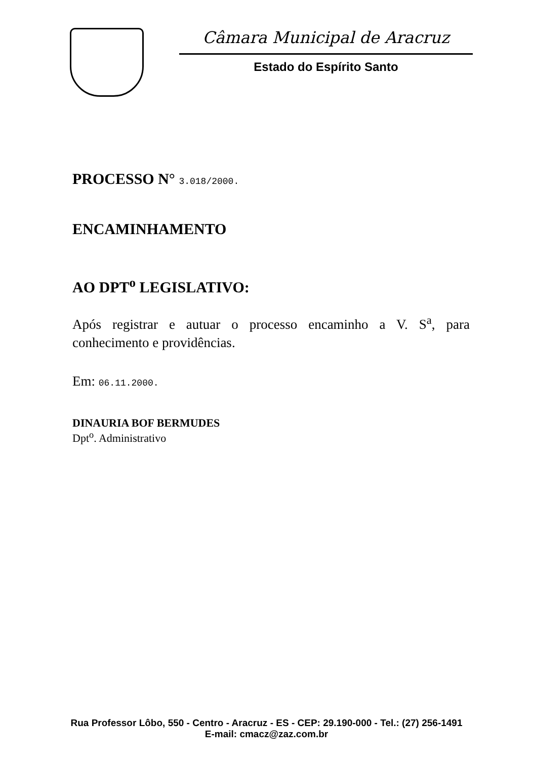Câmara Municipal de Aracruz
Estado do Espírito Santo
PROCESSO N° 3.018/2000.
ENCAMINHAMENTO
AO DPT<sup>o</sup> LEGISLATIVO:
Após registrar e autuar o processo encaminho a V. S<sup>a</sup>, para conhecimento e providências.
Em: 06.11.2000.
DINAURIA BOF BERMUDES
Dpt<sup>o</sup>. Administrativo
Rua Professor Lôbo, 550 - Centro - Aracruz - ES - CEP: 29.190-000 - Tel.: (27) 256-1491
E-mail: cmacz@zaz.com.br